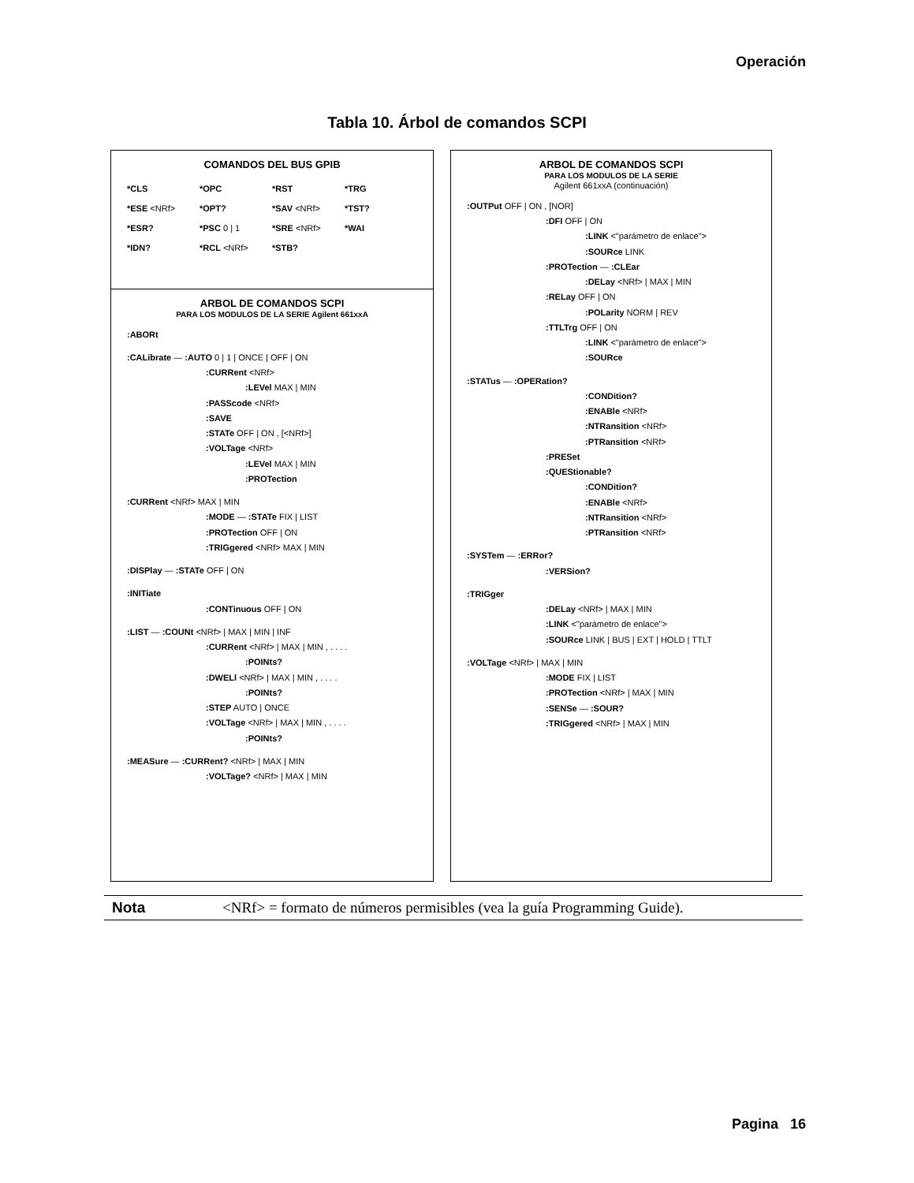Operación
Tabla 10. Árbol de comandos SCPI
COMANDOS DEL BUS GPIB
*CLS
*OPC
*RST
*TRG
*ESE <NRf>
*OPT?
*SAV <NRf>
*TST?
*ESR?
*PSC 0 | 1
*SRE <NRf>
*WAI
*IDN?
*RCL <NRf>
*STB?
ARBOL DE COMANDOS SCPI
PARA LOS MODULOS DE LA SERIE Agilent 661xxA
:ABORt
:CALibrate — :AUTO 0 | 1 | ONCE | OFF | ON
:CURRent <NRf>
:LEVel MAX | MIN
:PASScode <NRf>
:SAVE
:STATe OFF | ON , [<NRf>]
:VOLTage <NRf>
:LEVel MAX | MIN
:PROTection
:CURRent <NRf> MAX | MIN
:MODE — :STATe FIX | LIST
:PROTection OFF | ON
:TRIGgered <NRf> MAX | MIN
:DISPlay — :STATe OFF | ON
:INITiate
:CONTinuous OFF | ON
:LIST — :COUNt <NRf> | MAX | MIN | INF
:CURRent <NRf> | MAX | MIN , . . . .
:POINts?
:DWELl <NRf> | MAX | MIN , . . . .
:POINts?
:STEP AUTO | ONCE
:VOLTage <NRf> | MAX | MIN , . . . .
:POINts?
:MEASure — :CURRent? <NRf> | MAX | MIN
:VOLTage? <NRf> | MAX | MIN
ARBOL DE COMANDOS SCPI
PARA LOS MODULOS DE LA SERIE
Agilent 661xxA (continuación)
:OUTPut OFF | ON , [NOR]
:DFI OFF | ON
:LINK <"parámetro de enlace">
:SOURce LINK
:PROTection — :CLEar
:DELay <NRf> | MAX | MIN
:RELay OFF | ON
:POLarity NORM | REV
:TTLTrg OFF | ON
:LINK <"parámetro de enlace">
:SOURce
:STATus — :OPERation?
:CONDition?
:ENABle <NRf>
:NTRansition <NRf>
:PTRansition <NRf>
:PRESet
:QUEStionable?
:CONDition?
:ENABle <NRf>
:NTRansition <NRf>
:PTRansition <NRf>
:SYSTem — :ERRor?
:VERSion?
:TRIGger
:DELay <NRf> | MAX | MIN
:LINK <"parámetro de enlace">
:SOURce LINK | BUS | EXT | HOLD | TTLT
:VOLTage <NRf> | MAX | MIN
:MODE FIX | LIST
:PROTection <NRf> | MAX | MIN
:SENSe — :SOUR?
:TRIGgered <NRf> | MAX | MIN
Nota <NRf> = formato de números permisibles (vea la guía Programming Guide).
Pagina 16